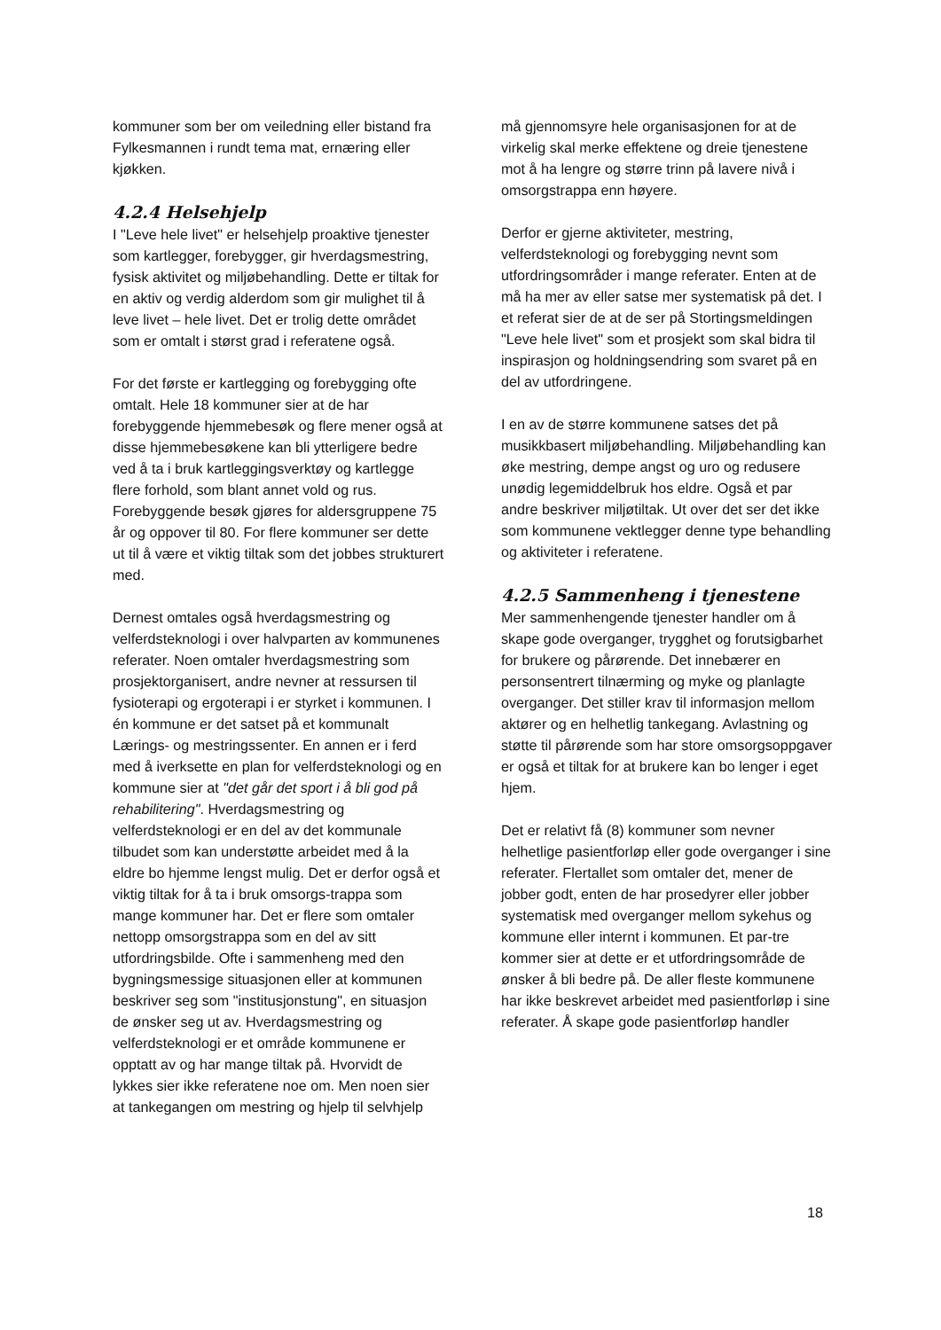kommuner som ber om veiledning eller bistand fra Fylkesmannen i rundt tema mat, ernæring eller kjøkken.
4.2.4 Helsehjelp
I "Leve hele livet" er helsehjelp proaktive tjenester som kartlegger, forebygger, gir hverdagsmestring, fysisk aktivitet og miljøbehandling. Dette er tiltak for en aktiv og verdig alderdom som gir mulighet til å leve livet – hele livet. Det er trolig dette området som er omtalt i størst grad i referatene også.
For det første er kartlegging og forebygging ofte omtalt. Hele 18 kommuner sier at de har forebyggende hjemmebesøk og flere mener også at disse hjemmebesøkene kan bli ytterligere bedre ved å ta i bruk kartleggingsverktøy og kartlegge flere forhold, som blant annet vold og rus. Forebyggende besøk gjøres for aldersgruppene 75 år og oppover til 80. For flere kommuner ser dette ut til å være et viktig tiltak som det jobbes strukturert med.
Dernest omtales også hverdagsmestring og velferdsteknologi i over halvparten av kommunenes referater. Noen omtaler hverdagsmestring som prosjektorganisert, andre nevner at ressursen til fysioterapi og ergoterapi i er styrket i kommunen. I én kommune er det satset på et kommunalt Lærings- og mestringssenter. En annen er i ferd med å iverksette en plan for velferdsteknologi og en kommune sier at "det går det sport i å bli god på rehabilitering". Hverdagsmestring og velferdsteknologi er en del av det kommunale tilbudet som kan understøtte arbeidet med å la eldre bo hjemme lengst mulig. Det er derfor også et viktig tiltak for å ta i bruk omsorgs-trappa som mange kommuner har. Det er flere som omtaler nettopp omsorgstrappa som en del av sitt utfordringsbilde. Ofte i sammenheng med den bygningsmessige situasjonen eller at kommunen beskriver seg som "institusjonstung", en situasjon de ønsker seg ut av. Hverdagsmestring og velferdsteknologi er et område kommunene er opptatt av og har mange tiltak på. Hvorvidt de lykkes sier ikke referatene noe om. Men noen sier at tankegangen om mestring og hjelp til selvhjelp
må gjennomsyre hele organisasjonen for at de virkelig skal merke effektene og dreie tjenestene mot å ha lengre og større trinn på lavere nivå i omsorgstrappa enn høyere.
Derfor er gjerne aktiviteter, mestring, velferdsteknologi og forebygging nevnt som utfordringsområder i mange referater. Enten at de må ha mer av eller satse mer systematisk på det. I et referat sier de at de ser på Stortingsmeldingen "Leve hele livet" som et prosjekt som skal bidra til inspirasjon og holdningsendring som svaret på en del av utfordringene.
I en av de større kommunene satses det på musikkbasert miljøbehandling. Miljøbehandling kan øke mestring, dempe angst og uro og redusere unødig legemiddelbruk hos eldre. Også et par andre beskriver miljøtiltak. Ut over det ser det ikke som kommunene vektlegger denne type behandling og aktiviteter i referatene.
4.2.5 Sammenheng i tjenestene
Mer sammenhengende tjenester handler om å skape gode overganger, trygghet og forutsigbarhet for brukere og pårørende. Det innebærer en personsentrert tilnærming og myke og planlagte overganger. Det stiller krav til informasjon mellom aktører og en helhetlig tankegang. Avlastning og støtte til pårørende som har store omsorgsoppgaver er også et tiltak for at brukere kan bo lenger i eget hjem.
Det er relativt få (8) kommuner som nevner helhetlige pasientforløp eller gode overganger i sine referater. Flertallet som omtaler det, mener de jobber godt, enten de har prosedyrer eller jobber systematisk med overganger mellom sykehus og kommune eller internt i kommunen. Et par-tre kommer sier at dette er et utfordringsområde de ønsker å bli bedre på. De aller fleste kommunene har ikke beskrevet arbeidet med pasientforløp i sine referater. Å skape gode pasientforløp handler
18